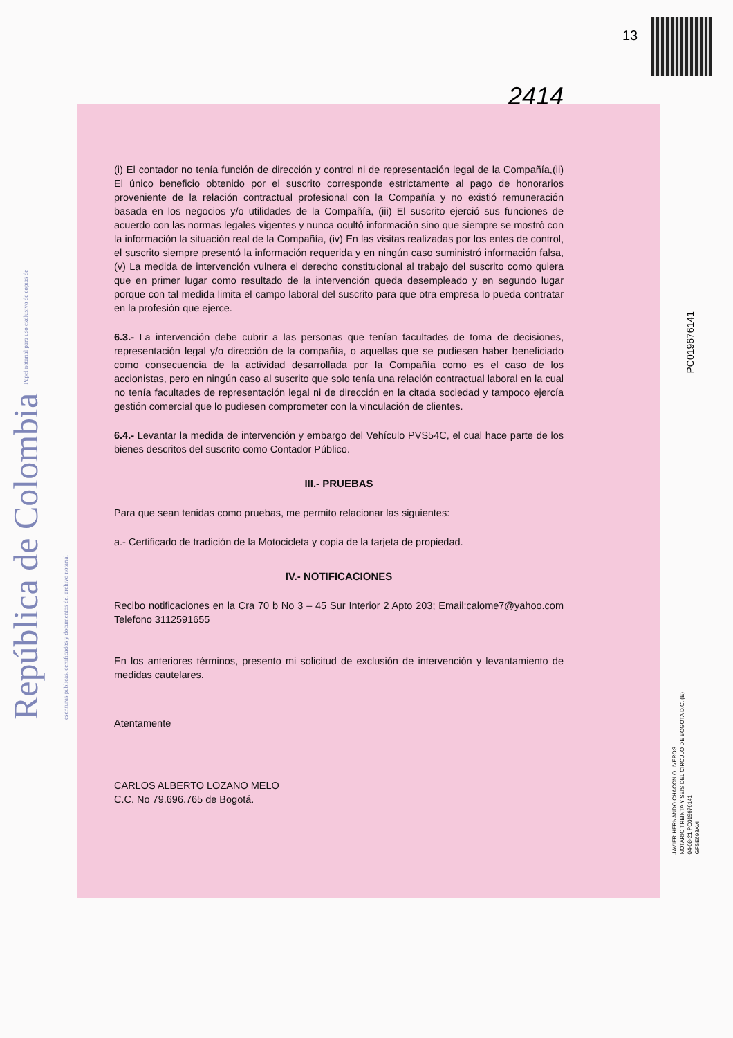República de Colombia Papel notarial para uso exclusivo de copias de escrituras públicas, certificados y documentos del archivo notarial
13
2414
PC019676141
JAVIER HERNANDO CHACON OLIVEROS
NOTARIO TREINTA Y SEIS DEL CIRCULO DE BOGOTA D.C. (E)
04-08-21 PC019676141
GFSE693AVI
(i) El contador no tenía función de dirección y control ni de representación legal de la Compañía,(ii) El único beneficio obtenido por el suscrito corresponde estrictamente al pago de honorarios proveniente de la relación contractual profesional con la Compañía y no existió remuneración basada en los negocios y/o utilidades de la Compañía, (iii) El suscrito ejerció sus funciones de acuerdo con las normas legales vigentes y nunca ocultó información sino que siempre se mostró con la información la situación real de la Compañía, (iv) En las visitas realizadas por los entes de control, el suscrito siempre presentó la información requerida y en ningún caso suministró información falsa, (v) La medida de intervención vulnera el derecho constitucional al trabajo del suscrito como quiera que en primer lugar como resultado de la intervención queda desempleado y en segundo lugar porque con tal medida limita el campo laboral del suscrito para que otra empresa lo pueda contratar en la profesión que ejerce.
6.3.- La intervención debe cubrir a las personas que tenían facultades de toma de decisiones, representación legal y/o dirección de la compañía, o aquellas que se pudiesen haber beneficiado como consecuencia de la actividad desarrollada por la Compañía como es el caso de los accionistas, pero en ningún caso al suscrito que solo tenía una relación contractual laboral en la cual no tenía facultades de representación legal ni de dirección en la citada sociedad y tampoco ejercía gestión comercial que lo pudiesen comprometer con la vinculación de clientes.
6.4.- Levantar la medida de intervención y embargo del Vehículo PVS54C, el cual hace parte de los bienes descritos del suscrito como Contador Público.
III.- PRUEBAS
Para que sean tenidas como pruebas, me permito relacionar las siguientes:
a.- Certificado de tradición de la Motocicleta y copia de la tarjeta de propiedad.
IV.- NOTIFICACIONES
Recibo notificaciones en la Cra 70 b No 3 – 45 Sur Interior 2 Apto 203; Email:calome7@yahoo.com Telefono 3112591655
En los anteriores términos, presento mi solicitud de exclusión de intervención y levantamiento de medidas cautelares.
Atentamente
CARLOS ALBERTO LOZANO MELO
C.C. No 79.696.765 de Bogotá.